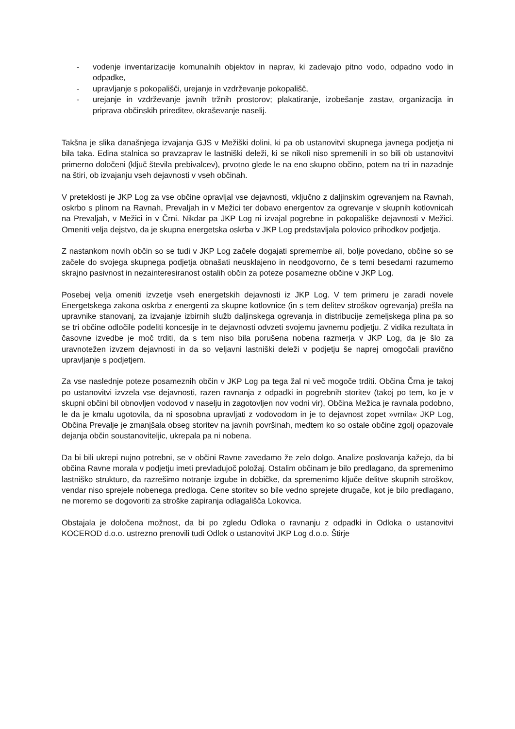- vodenje inventarizacije komunalnih objektov in naprav, ki zadevajo pitno vodo, odpadno vodo in odpadke,
- upravljanje s pokopališči, urejanje in vzdrževanje pokopališč,
- urejanje in vzdrževanje javnih tržnih prostorov; plakatiranje, izobešanje zastav, organizacija in priprava občinskih prireditev, okraševanje naselij.
Takšna je slika današnjega izvajanja GJS v Mežiški dolini, ki pa ob ustanovitvi skupnega javnega podjetja ni bila taka. Edina stalnica so pravzaprav le lastniški deleži, ki se nikoli niso spremenili in so bili ob ustanovitvi primerno določeni (ključ števila prebivalcev), prvotno glede le na eno skupno občino, potem na tri in nazadnje na štiri, ob izvajanju vseh dejavnosti v vseh občinah.
V preteklosti je JKP Log za vse občine opravljal vse dejavnosti, vključno z daljinskim ogrevanjem na Ravnah, oskrbo s plinom na Ravnah, Prevaljah in v Mežici ter dobavo energentov za ogrevanje v skupnih kotlovnicah na Prevaljah, v Mežici in v Črni. Nikdar pa JKP Log ni izvajal pogrebne in pokopališke dejavnosti v Mežici. Omeniti velja dejstvo, da je skupna energetska oskrba v JKP Log predstavljala polovico prihodkov podjetja.
Z nastankom novih občin so se tudi v JKP Log začele dogajati spremembe ali, bolje povedano, občine so se začele do svojega skupnega podjetja obnašati neusklajeno in neodgovorno, če s temi besedami razumemo skrajno pasivnost in nezainteresiranost ostalih občin za poteze posamezne občine v JKP Log.
Posebej velja omeniti izvzetje vseh energetskih dejavnosti iz JKP Log. V tem primeru je zaradi novele Energetskega zakona oskrba z energenti za skupne kotlovnice (in s tem delitev stroškov ogrevanja) prešla na upravnike stanovanj, za izvajanje izbirnih služb daljinskega ogrevanja in distribucije zemeljskega plina pa so se tri občine odločile podeliti koncesije in te dejavnosti odvzeti svojemu javnemu podjetju. Z vidika rezultata in časovne izvedbe je moč trditi, da s tem niso bila porušena nobena razmerja v JKP Log, da je šlo za uravnotežen izvzem dejavnosti in da so veljavni lastniški deleži v podjetju še naprej omogočali pravično upravljanje s podjetjem.
Za vse naslednje poteze posameznih občin v JKP Log pa tega žal ni več mogoče trditi. Občina Črna je takoj po ustanovitvi izvzela vse dejavnosti, razen ravnanja z odpadki in pogrebnih storitev (takoj po tem, ko je v skupni občini bil obnovljen vodovod v naselju in zagotovljen nov vodni vir), Občina Mežica je ravnala podobno, le da je kmalu ugotovila, da ni sposobna upravljati z vodovodom in je to dejavnost zopet »vrnila« JKP Log, Občina Prevalje je zmanjšala obseg storitev na javnih površinah, medtem ko so ostale občine zgolj opazovale dejanja občin soustanoviteljic, ukrepala pa ni nobena.
Da bi bili ukrepi nujno potrebni, se v občini Ravne zavedamo že zelo dolgo. Analize poslovanja kažejo, da bi občina Ravne morala v podjetju imeti prevladujoč položaj. Ostalim občinam je bilo predlagano, da spremenimo lastniško strukturo, da razrešimo notranje izgube in dobičke, da spremenimo ključe delitve skupnih stroškov, vendar niso sprejele nobenega predloga. Cene storitev so bile vedno sprejete drugače, kot je bilo predlagano, ne moremo se dogovoriti za stroške zapiranja odlagališča Lokovica.
Obstajala je določena možnost, da bi po zgledu Odloka o ravnanju z odpadki in Odloka o ustanovitvi KOCEROD d.o.o. ustrezno prenovili tudi Odlok o ustanovitvi JKP Log d.o.o. Štirje